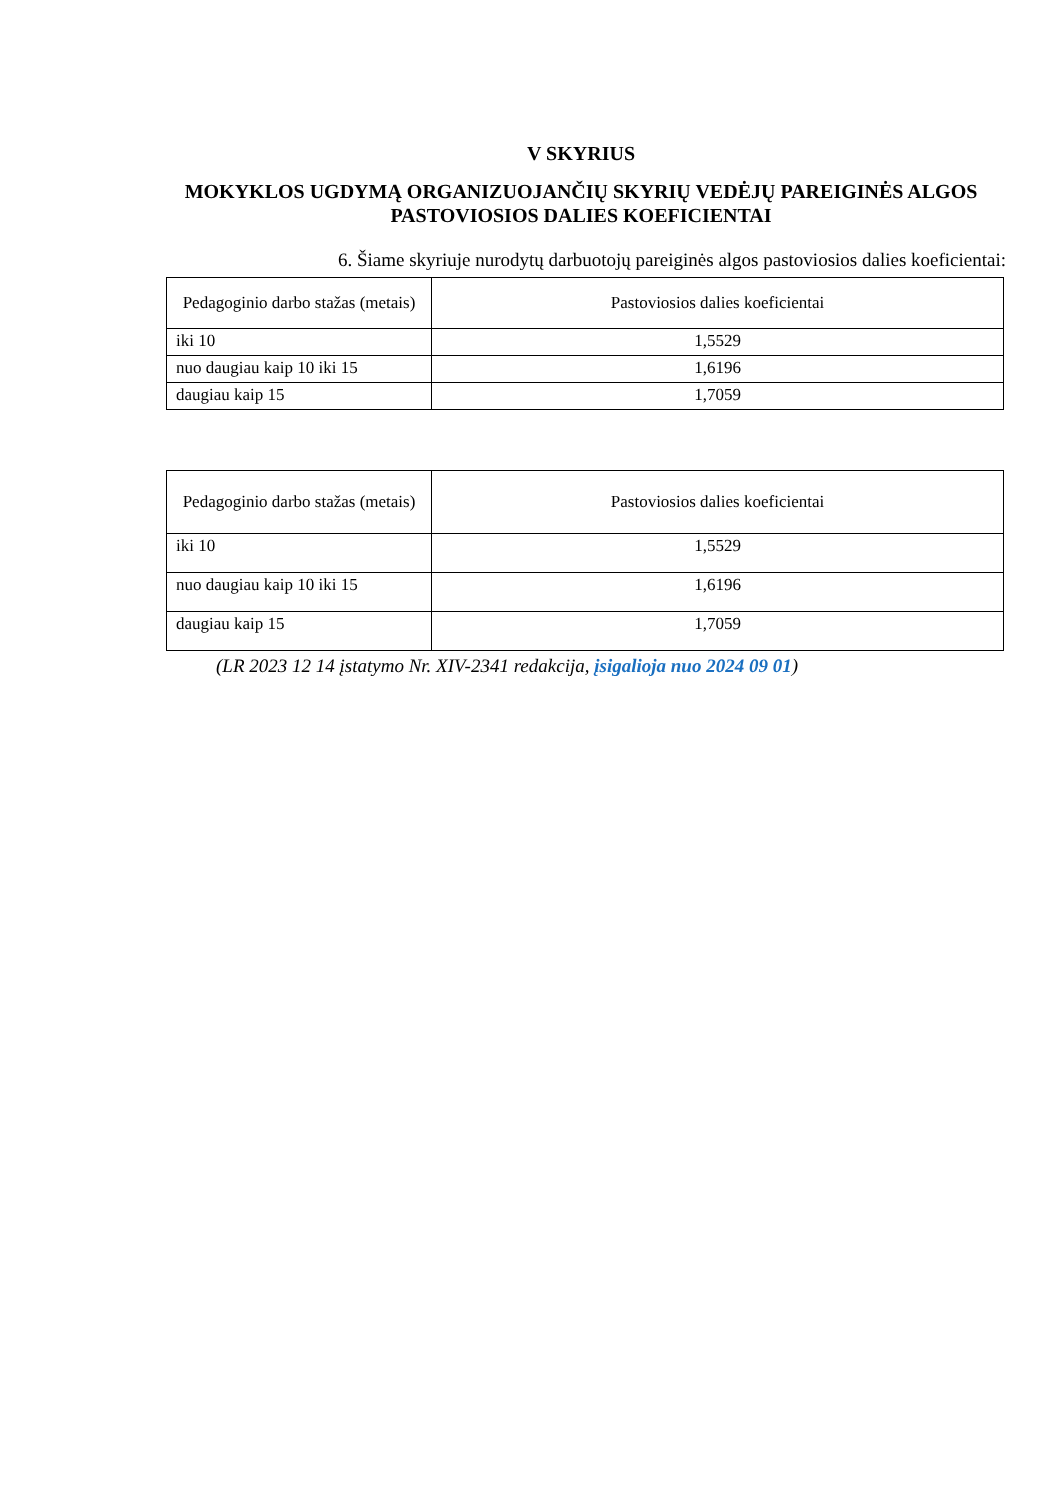V SKYRIUS
MOKYKLOS UGDYMĄ ORGANIZUOJANČIŲ SKYRIŲ VEDĖJŲ PAREIGINĖS ALGOS PASTOVIOSIOS DALIES KOEFICIENTAI
6. Šiame skyriuje nurodytų darbuotojų pareiginės algos pastoviosios dalies koeficientai:
| Pedagoginio darbo stažas (metais) | Pastoviosios dalies koeficientai |
| --- | --- |
| iki 10 | 1,5529 |
| nuo daugiau kaip 10 iki 15 | 1,6196 |
| daugiau kaip 15 | 1,7059 |
| Pedagoginio darbo stažas (metais) | Pastoviosios dalies koeficientai |
| --- | --- |
| iki 10 | 1,5529 |
| nuo daugiau kaip 10 iki 15 | 1,6196 |
| daugiau kaip 15 | 1,7059 |
(LR 2023 12 14 įstatymo Nr. XIV-2341 redakcija, įsigalioja nuo 2024 09 01)